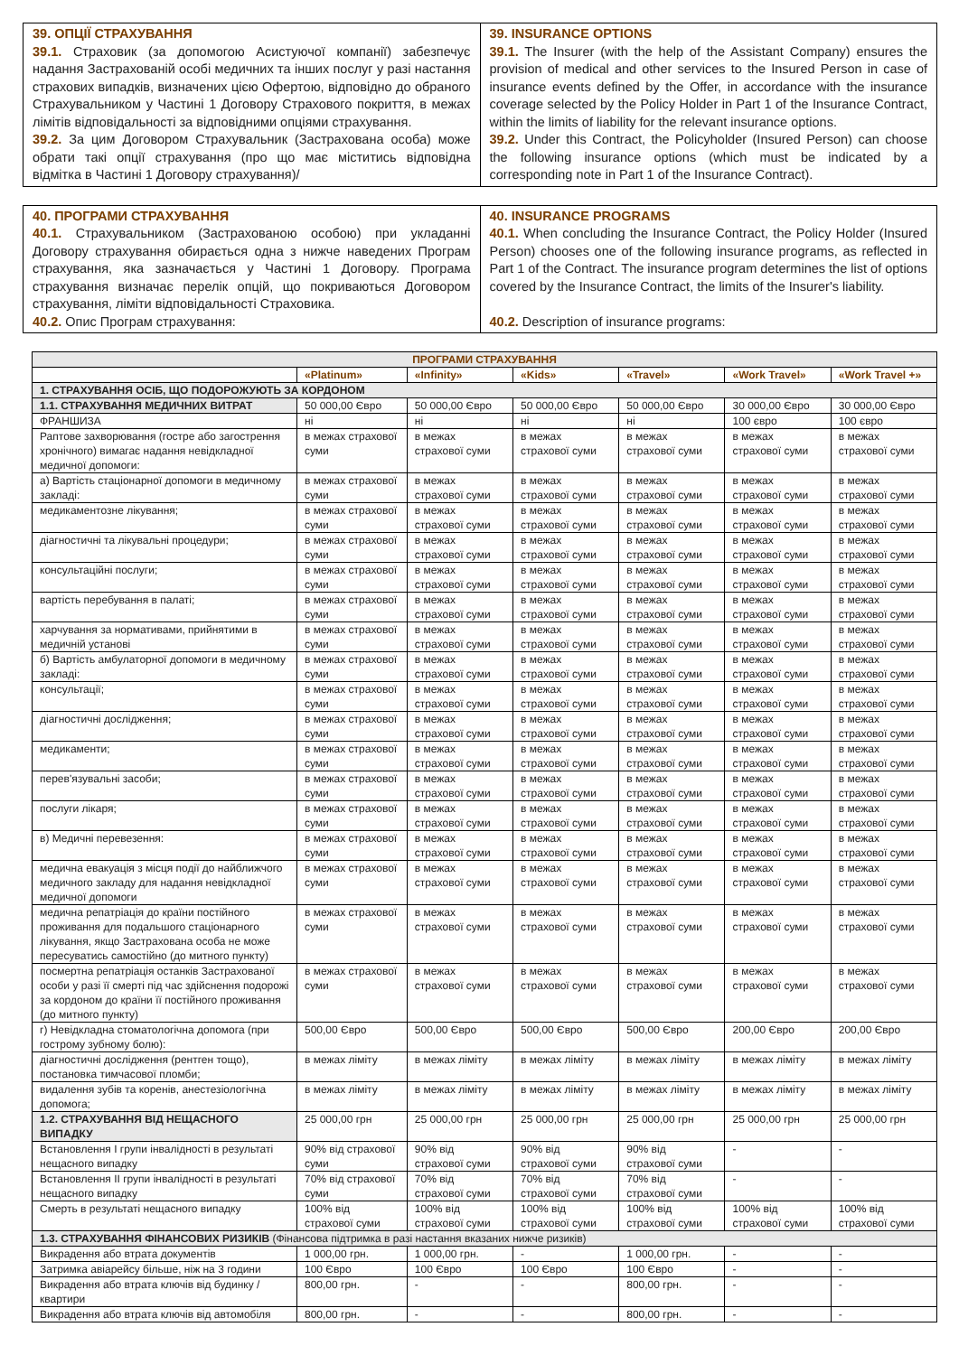| 39. ОПЦІЇ СТРАХУВАННЯ 39.1. Страховик (за допомогою Асистуючої компанії) забезпечує надання Застрахованій особі медичних та інших послуг у разі настання страхових випадків, визначених цією Офертою, відповідно до обраного Страхувальником у Частині 1 Договору Страхового покриття, в межах лімітів відповідальності за відповідними опціями страхування. 39.2. За цим Договором Страхувальник (Застрахована особа) може обрати такі опції страхування (про що має міститись відповідна відмітка в Частині 1 Договору страхування)/ | 39. INSURANCE OPTIONS 39.1. The Insurer (with the help of the Assistant Company) ensures the provision of medical and other services to the Insured Person in case of insurance events defined by the Offer, in accordance with the insurance coverage selected by the Policy Holder in Part 1 of the Insurance Contract, within the limits of liability for the relevant insurance options. 39.2. Under this Contract, the Policyholder (Insured Person) can choose the following insurance options (which must be indicated by a corresponding note in Part 1 of the Insurance Contract). |
| 40. ПРОГРАМИ СТРАХУВАННЯ 40.1. Страхувальником (Застрахованою особою) при укладанні Договору страхування обирається одна з нижче наведених Програм страхування, яка зазначається у Частині 1 Договору. Програма страхування визначає перелік опцій, що покриваються Договором страхування, ліміти відповідальності Страховика. 40.2. Опис Програм страхування: | 40. INSURANCE PROGRAMS 40.1. When concluding the Insurance Contract, the Policy Holder (Insured Person) chooses one of the following insurance programs, as reflected in Part 1 of the Contract. The insurance program determines the list of options covered by the Insurance Contract, the limits of the Insurer's liability. 40.2. Description of insurance programs: |
| ПРОГРАМИ СТРАХУВАННЯ | | | | | | |
| --- | --- | --- | --- | --- | --- | --- |
| | «Platinum» | «Infinity» | «Kids» | «Travel» | «Work Travel» | «Work Travel +» |
| 1. СТРАХУВАННЯ ОСІБ, ЩО ПОДОРОЖУЮТЬ ЗА КОРДОНОМ | | | | | | |
| 1.1. СТРАХУВАННЯ МЕДИЧНИХ ВИТРАТ | 50 000,00 Євро | 50 000,00 Євро | 50 000,00 Євро | 50 000,00 Євро | 30 000,00 Євро | 30 000,00 Євро |
| ФРАНШИЗА | ні | ні | ні | ні | 100 євро | 100 євро |
| Раптове захворювання (гостре або загострення хронічного) вимагає надання невідкладної медичної допомоги: | в межах страхової суми | в межах страхової суми | в межах страхової суми | в межах страхової суми | в межах страхової суми | в межах страхової суми |
| а) Вартість стаціонарної допомоги в медичному закладі: | в межах страхової суми | в межах страхової суми | в межах страхової суми | в межах страхової суми | в межах страхової суми | в межах страхової суми |
| медикаментозне лікування; | в межах страхової суми | в межах страхової суми | в межах страхової суми | в межах страхової суми | в межах страхової суми | в межах страхової суми |
| діагностичні та лікувальні процедури; | в межах страхової суми | в межах страхової суми | в межах страхової суми | в межах страхової суми | в межах страхової суми | в межах страхової суми |
| консультаційні послуги; | в межах страхової суми | в межах страхової суми | в межах страхової суми | в межах страхової суми | в межах страхової суми | в межах страхової суми |
| вартість перебування в палаті; | в межах страхової суми | в межах страхової суми | в межах страхової суми | в межах страхової суми | в межах страхової суми | в межах страхової суми |
| харчування за нормативами, прийнятими в медичній установі | в межах страхової суми | в межах страхової суми | в межах страхової суми | в межах страхової суми | в межах страхової суми | в межах страхової суми |
| б) Вартість амбулаторної допомоги в медичному закладі: | в межах страхової суми | в межах страхової суми | в межах страхової суми | в межах страхової суми | в межах страхової суми | в межах страхової суми |
| консультації; | в межах страхової суми | в межах страхової суми | в межах страхової суми | в межах страхової суми | в межах страхової суми | в межах страхової суми |
| діагностичні дослідження; | в межах страхової суми | в межах страхової суми | в межах страхової суми | в межах страхової суми | в межах страхової суми | в межах страхової суми |
| медикаменти; | в межах страхової суми | в межах страхової суми | в межах страхової суми | в межах страхової суми | в межах страхової суми | в межах страхової суми |
| перев'язувальні засоби; | в межах страхової суми | в межах страхової суми | в межах страхової суми | в межах страхової суми | в межах страхової суми | в межах страхової суми |
| послуги лікаря; | в межах страхової суми | в межах страхової суми | в межах страхової суми | в межах страхової суми | в межах страхової суми | в межах страхової суми |
| в) Медичні перевезення: | в межах страхової суми | в межах страхової суми | в межах страхової суми | в межах страхової суми | в межах страхової суми | в межах страхової суми |
| медична евакуація з місця події до найближчого медичного закладу для надання невідкладної медичної допомоги | в межах страхової суми | в межах страхової суми | в межах страхової суми | в межах страхової суми | в межах страхової суми | в межах страхової суми |
| медична репатріація до країни постійного проживання для подальшого стаціонарного лікування, якщо Застрахована особа не може пересуватись самостійно (до митного пункту) | в межах страхової суми | в межах страхової суми | в межах страхової суми | в межах страхової суми | в межах страхової суми | в межах страхової суми |
| посмертна репатріація останків Застрахованої особи у разі її смерті під час здійснення подорожі за кордоном до країни її постійного проживання (до митного пункту) | в межах страхової суми | в межах страхової суми | в межах страхової суми | в межах страхової суми | в межах страхової суми | в межах страхової суми |
| г) Невідкладна стоматологічна допомога (при гострому зубному болю): | 500,00 Євро | 500,00 Євро | 500,00 Євро | 500,00 Євро | 200,00 Євро | 200,00 Євро |
| діагностичні дослідження (рентген тощо), постановка тимчасової пломби; | в межах ліміту | в межах ліміту | в межах ліміту | в межах ліміту | в межах ліміту | в межах ліміту |
| видалення зубів та коренів, анестезіологічна допомога; | в межах ліміту | в межах ліміту | в межах ліміту | в межах ліміту | в межах ліміту | в межах ліміту |
| 1.2. СТРАХУВАННЯ ВІД НЕЩАСНОГО ВИПАДКУ | 25 000,00 грн | 25 000,00 грн | 25 000,00 грн | 25 000,00 грн | 25 000,00 грн | 25 000,00 грн |
| Встановлення I групи інвалідності в результаті нещасного випадку | 90% від страхової суми | 90% від страхової суми | 90% від страхової суми | 90% від страхової суми | - | - |
| Встановлення II групи інвалідності в результаті нещасного випадку | 70% від страхової суми | 70% від страхової суми | 70% від страхової суми | 70% від страхової суми | - | - |
| Смерть в результаті нещасного випадку | 100% від страхової суми | 100% від страхової суми | 100% від страхової суми | 100% від страхової суми | 100% від страхової суми | 100% від страхової суми |
| 1.3. СТРАХУВАННЯ ФІНАНСОВИХ РИЗИКІВ (Фінансова підтримка в разі настання вказаних нижче ризиків) | | | | | | |
| Викрадення або втрата документів | 1 000,00 грн. | 1 000,00 грн. | - | 1 000,00 грн. | - | - |
| Затримка авіарейсу більше, ніж на 3 години | 100 Євро | 100 Євро | 100 Євро | 100 Євро | - | - |
| Викрадення або втрата ключів від будинку / квартири | 800,00 грн. | - | - | 800,00 грн. | - | - |
| Викрадення або втрата ключів від автомобіля | 800,00 грн. | - | - | 800,00 грн. | - | - |